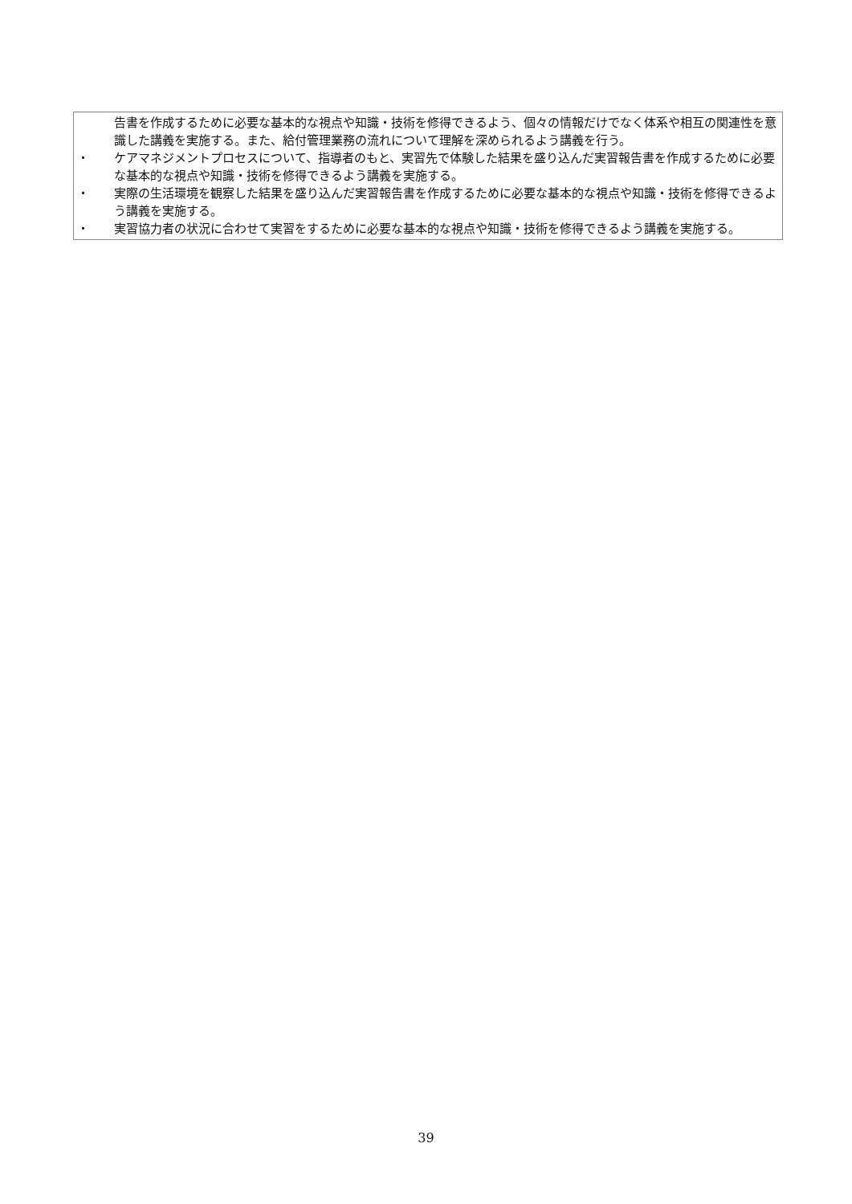告書を作成するために必要な基本的な視点や知識・技術を修得できるよう、個々の情報だけでなく体系や相互の関連性を意識した講義を実施する。また、給付管理業務の流れについて理解を深められるよう講義を行う。
・ ケアマネジメントプロセスについて、指導者のもと、実習先で体験した結果を盛り込んだ実習報告書を作成するために必要な基本的な視点や知識・技術を修得できるよう講義を実施する。
・ 実際の生活環境を観察した結果を盛り込んだ実習報告書を作成するために必要な基本的な視点や知識・技術を修得できるよう講義を実施する。
・ 実習協力者の状況に合わせて実習をするために必要な基本的な視点や知識・技術を修得できるよう講義を実施する。
39